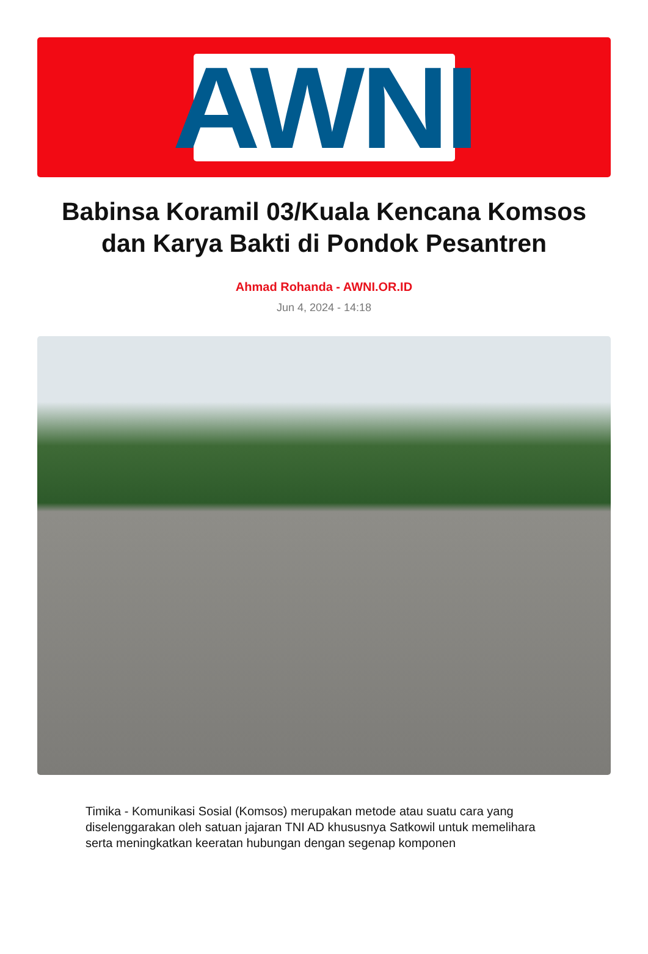AWNI
Babinsa Koramil 03/Kuala Kencana Komsos dan Karya Bakti di Pondok Pesantren
Ahmad Rohanda - AWNI.OR.ID
Jun 4, 2024 - 14:18
Timika - Komunikasi Sosial (Komsos) merupakan metode atau suatu cara yang diselenggarakan oleh satuan jajaran TNI AD khususnya Satkowil untuk memelihara serta meningkatkan keeratan hubungan dengan segenap komponen